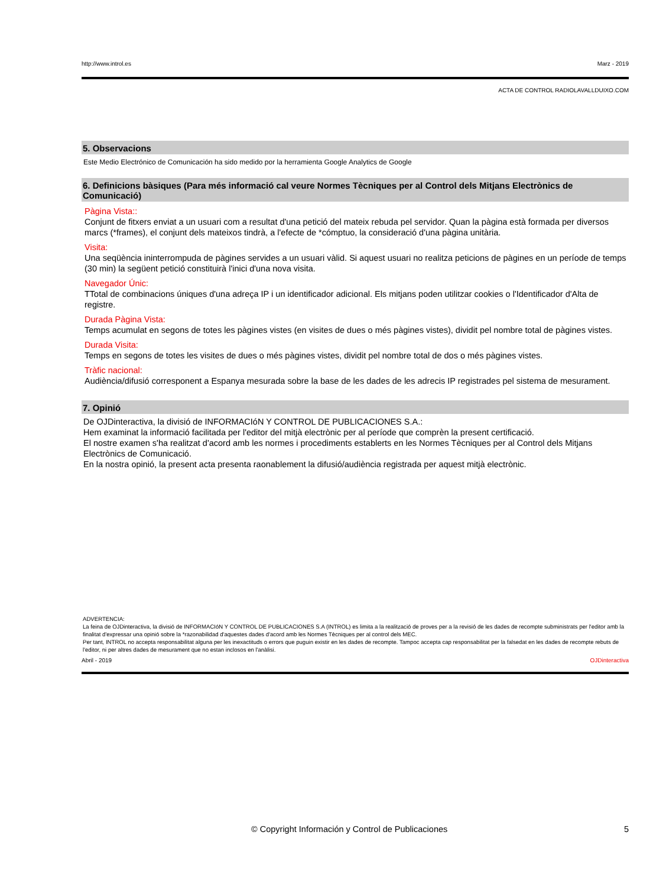http://www.introl.es Marz - 2019
ACTA DE CONTROL RADIOLAVALLDUIXO.COM
5. Observacions
Este Medio Electrónico de Comunicación ha sido medido por la herramienta Google Analytics de Google
6. Definicions bàsiques (Para més informació cal veure Normes Tècniques per al Control dels Mitjans Electrònics de Comunicació)
Pàgina Vista::
Conjunt de fitxers enviat a un usuari com a resultat d'una petició del mateix rebuda pel servidor. Quan la pàgina està formada per diversos marcs (*frames), el conjunt dels mateixos tindrà, a l'efecte de *cómptuo, la consideració d'una pàgina unitària.
Visita:
Una seqüència ininterrompuda de pàgines servides a un usuari vàlid. Si aquest usuari no realitza peticions de pàgines en un període de temps (30 min) la següent petició constituirà l'inici d'una nova visita.
Navegador Únic:
TTotal de combinacions úniques d'una adreça IP i un identificador adicional. Els mitjans poden utilitzar cookies o l'Identificador d'Alta de registre.
Durada Pàgina Vista:
Temps acumulat en segons de totes les pàgines vistes (en visites de dues o més pàgines vistes), dividit pel nombre total de pàgines vistes.
Durada Visita:
Temps en segons de totes les visites de dues o més pàgines vistes, dividit pel nombre total de dos o més pàgines vistes.
Tràfic nacional:
Audiència/difusió corresponent a Espanya mesurada sobre la base de les dades de les adrecis IP registrades pel sistema de mesurament.
7. Opinió
De OJDinteractiva, la divisió de INFORMACIóN Y CONTROL DE PUBLICACIONES S.A.:
Hem examinat la informació facilitada per l'editor del mitjà electrònic per al període que comprèn la present certificació.
El nostre examen s'ha realitzat d'acord amb les normes i procediments establerts en les Normes Tècniques per al Control dels Mitjans Electrònics de Comunicació.
En la nostra opinió, la present acta presenta raonablement la difusió/audiència registrada per aquest mitjà electrònic.
ADVERTENCIA:
La feina de OJDinteractiva, la divisió de INFORMACIóN Y CONTROL DE PUBLICACIONES S.A (INTROL) es limita a la realització de proves per a la revisió de les dades de recompte subministrats per l'editor amb la finalitat d'expressar una opinió sobre la *razonabilidad d'aquestes dades d'acord amb les Normes Tècniques per al control dels MEC.
Per tant, INTROL no accepta responsabilitat alguna per les inexactituds o errors que puguin existir en les dades de recompte. Tampoc accepta cap responsabilitat per la falsedat en les dades de recompte rebuts de l'editor, ni per altres dades de mesurament que no estan inclosos en l'anàlisi.
Abril - 2019 OJDinteractiva
© Copyright Información y Control de Publicaciones 5